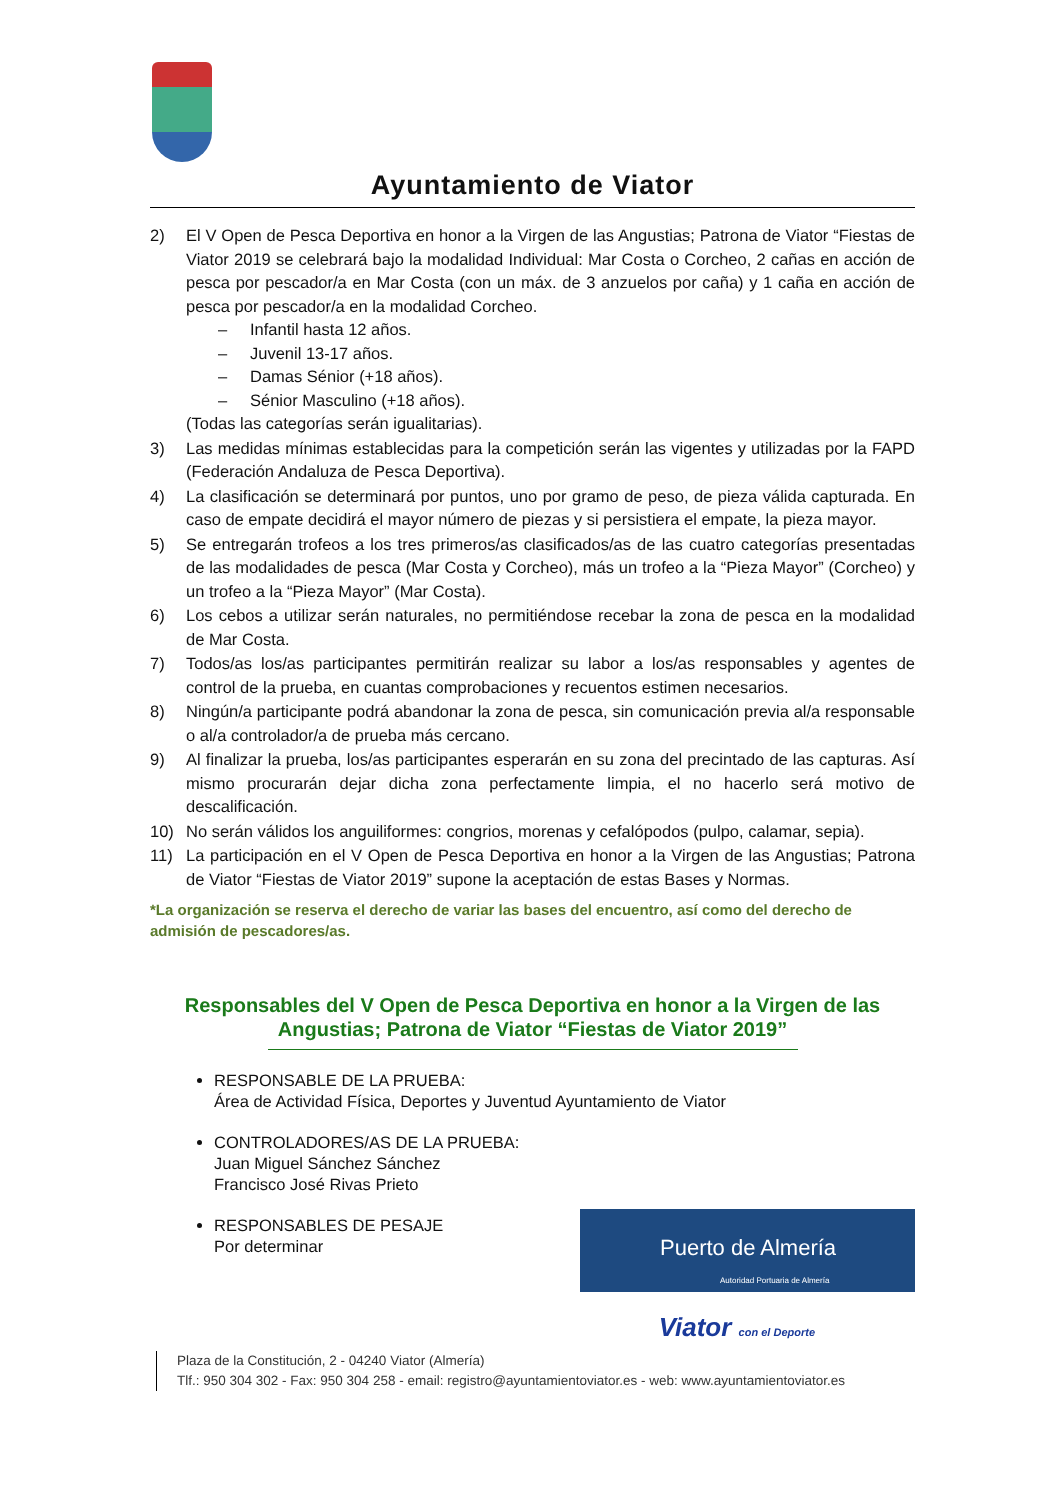Ayuntamiento de Viator
2) El V Open de Pesca Deportiva en honor a la Virgen de las Angustias; Patrona de Viator “Fiestas de Viator 2019 se celebrará bajo la modalidad Individual: Mar Costa o Corcheo, 2 cañas en acción de pesca por pescador/a en Mar Costa (con un máx. de 3 anzuelos por caña) y 1 caña en acción de pesca por pescador/a en la modalidad Corcheo.
– Infantil hasta 12 años.
– Juvenil 13-17 años.
– Damas Sénior (+18 años).
– Sénior Masculino (+18 años).
(Todas las categorías serán igualitarias).
3) Las medidas mínimas establecidas para la competición serán las vigentes y utilizadas por la FAPD (Federación Andaluza de Pesca Deportiva).
4) La clasificación se determinará por puntos, uno por gramo de peso, de pieza válida capturada. En caso de empate decidirá el mayor número de piezas y si persistiera el empate, la pieza mayor.
5) Se entregarán trofeos a los tres primeros/as clasificados/as de las cuatro categorías presentadas de las modalidades de pesca (Mar Costa y Corcheo), más un trofeo a la “Pieza Mayor” (Corcheo) y un trofeo a la “Pieza Mayor” (Mar Costa).
6) Los cebos a utilizar serán naturales, no permitiéndose recebar la zona de pesca en la modalidad de Mar Costa.
7) Todos/as los/as participantes permitirán realizar su labor a los/as responsables y agentes de control de la prueba, en cuantas comprobaciones y recuentos estimen necesarios.
8) Ningún/a participante podrá abandonar la zona de pesca, sin comunicación previa al/a responsable o al/a controlador/a de prueba más cercano.
9) Al finalizar la prueba, los/as participantes esperarán en su zona del precintado de las capturas. Así mismo procurarán dejar dicha zona perfectamente limpia, el no hacerlo será motivo de descalificación.
10) No serán válidos los anguiliformes: congrios, morenas y cefalópodos (pulpo, calamar, sepia).
11) La participación en el V Open de Pesca Deportiva en honor a la Virgen de las Angustias; Patrona de Viator “Fiestas de Viator 2019” supone la aceptación de estas Bases y Normas.
*La organización se reserva el derecho de variar las bases del encuentro, así como del derecho de admisión de pescadores/as.
Responsables del V Open de Pesca Deportiva en honor a la Virgen de las Angustias; Patrona de Viator “Fiestas de Viator 2019”
RESPONSABLE DE LA PRUEBA:
Área de Actividad Física, Deportes y Juventud Ayuntamiento de Viator
CONTROLADORES/AS DE LA PRUEBA:
Juan Miguel Sánchez Sánchez
Francisco José Rivas Prieto
Puerto de Almería
Autoridad Portuaria de Almería
RESPONSABLES DE PESAJE
Por determinar
Viator con el Deporte
Plaza de la Constitución, 2 - 04240 Viator (Almería)
Tlf.: 950 304 302 - Fax: 950 304 258 - email: registro@ayuntamientoviator.es - web: www.ayuntamientoviator.es